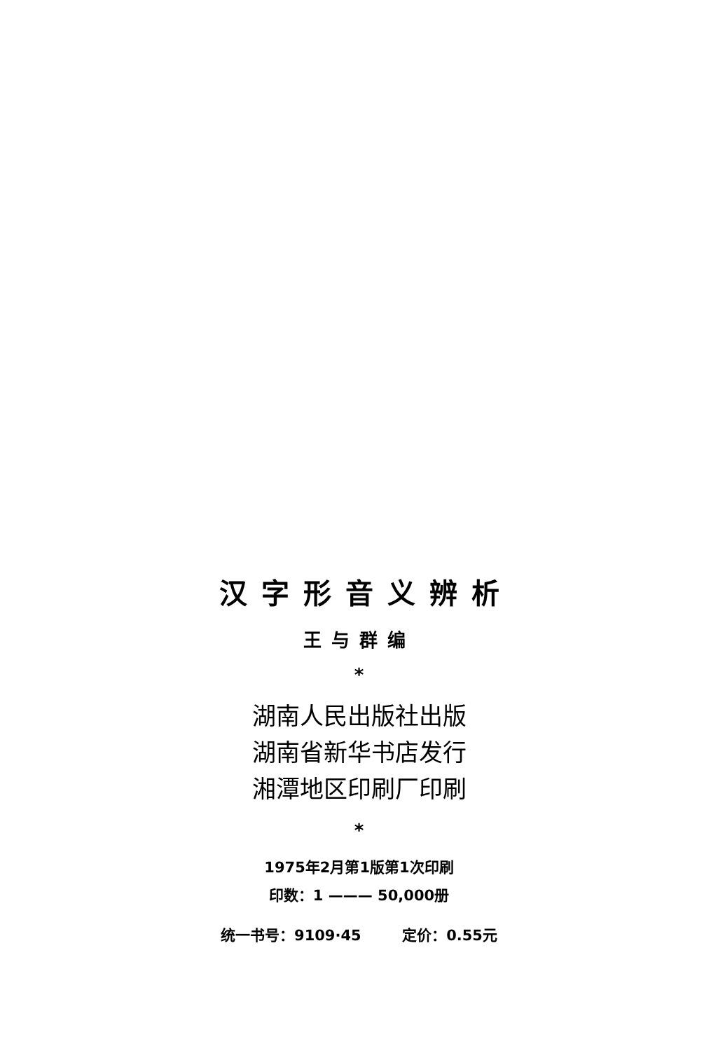汉字形音义辨析
王与群编
*
湖南人民出版社出版
湖南省新华书店发行
湘潭地区印刷厂印刷
*
1975年2月第1版第1次印刷
印数：1 ——— 50,000册
统一书号：9109·45 定价：0.55元